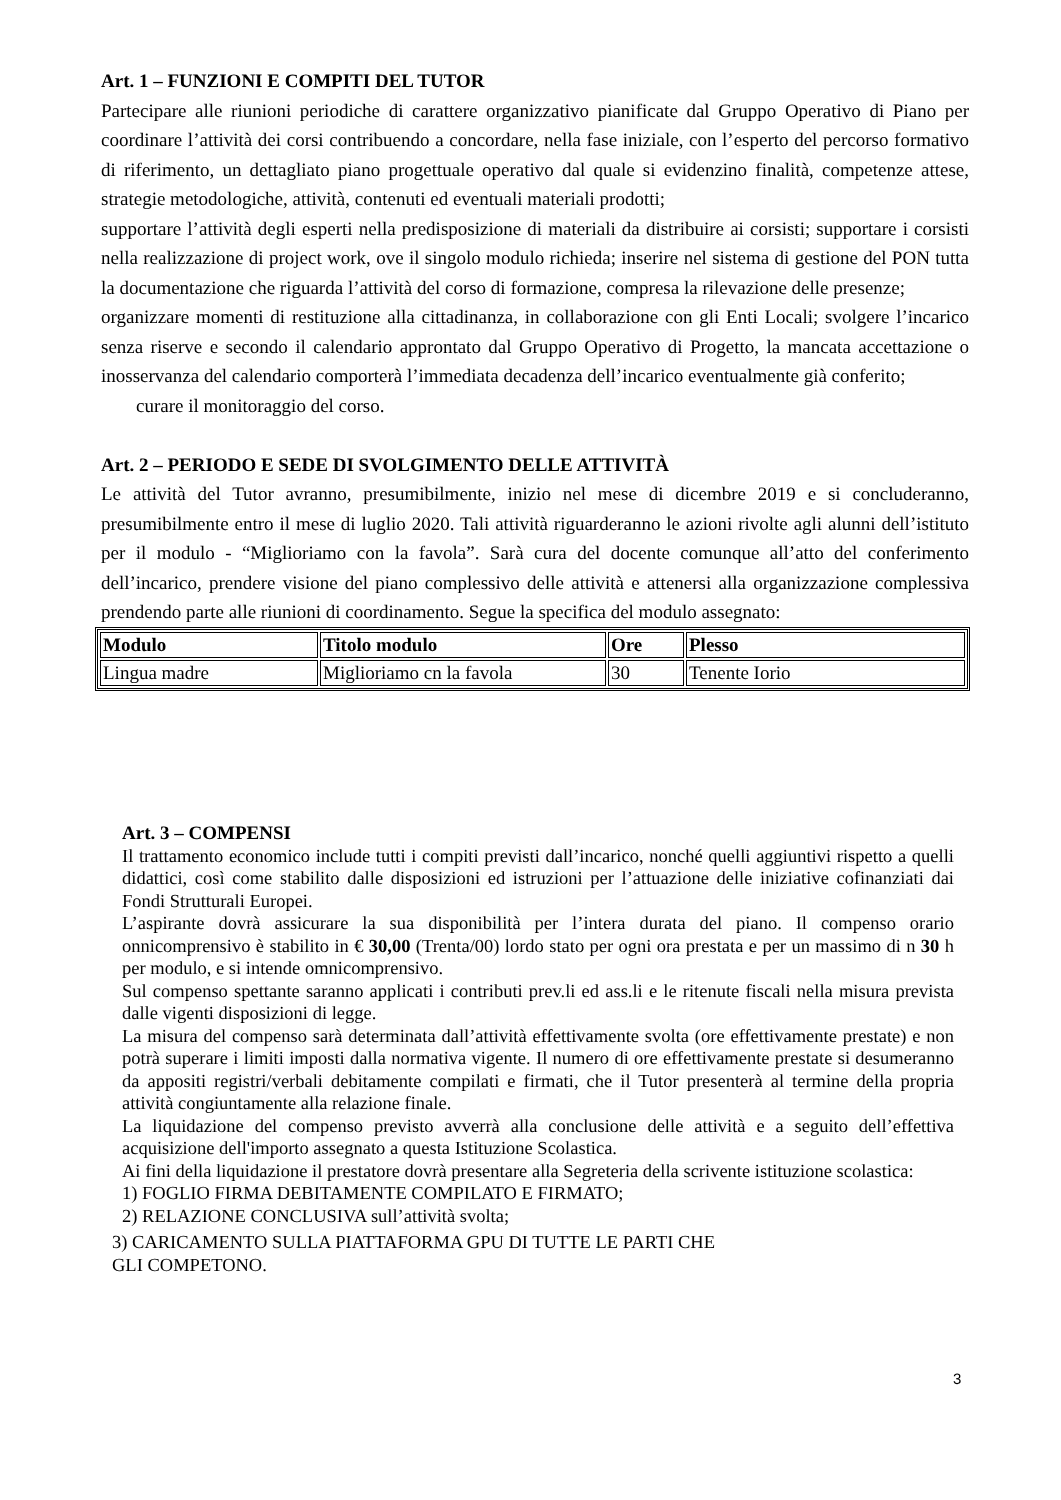Art. 1 – FUNZIONI E COMPITI DEL TUTOR
Partecipare alle riunioni periodiche di carattere organizzativo pianificate dal Gruppo Operativo di Piano per coordinare l’attività dei corsi contribuendo a concordare, nella fase iniziale, con l’esperto del percorso formativo di riferimento, un dettagliato piano progettuale operativo dal quale si evidenzino finalità, competenze attese, strategie metodologiche, attività, contenuti ed eventuali materiali prodotti;
supportare l’attività degli esperti nella predisposizione di materiali da distribuire ai corsisti; supportare i corsisti nella realizzazione di project work, ove il singolo modulo richieda; inserire nel sistema di gestione del PON tutta la documentazione che riguarda l’attività del corso di formazione, compresa la rilevazione delle presenze;
organizzare momenti di restituzione alla cittadinanza, in collaborazione con gli Enti Locali; svolgere l’incarico senza riserve e secondo il calendario approntato dal Gruppo Operativo di Progetto, la mancata accettazione o inosservanza del calendario comporterà l’immediata decadenza dell’incarico eventualmente già conferito;
curare il monitoraggio del corso.
Art. 2 – PERIODO E SEDE DI SVOLGIMENTO DELLE ATTIVITÀ
Le attività del Tutor avranno, presumibilmente, inizio nel mese di dicembre 2019 e si concluderanno, presumibilmente entro il mese di luglio 2020. Tali attività riguarderanno le azioni rivolte agli alunni dell’istituto per il modulo - “Miglioriamo con la favola”. Sarà cura del docente comunque all’atto del conferimento dell’incarico, prendere visione del piano complessivo delle attività e attenersi alla organizzazione complessiva prendendo parte alle riunioni di coordinamento. Segue la specifica del modulo assegnato:
| Modulo | Titolo modulo | Ore | Plesso |
| --- | --- | --- | --- |
| Lingua madre | Miglioriamo cn la favola | 30 | Tenente Iorio |
Art. 3 – COMPENSI
Il trattamento economico include tutti i compiti previsti dall’incarico, nonché quelli aggiuntivi rispetto a quelli didattici, così come stabilito dalle disposizioni ed istruzioni per l’attuazione delle iniziative cofinanziati dai Fondi Strutturali Europei.
L’aspirante dovrà assicurare la sua disponibilità per l’intera durata del piano. Il compenso orario onnicomprensivo è stabilito in € 30,00 (Trenta/00) lordo stato per ogni ora prestata e per un massimo di n 30 h per modulo, e si intende omnicomprensivo.
Sul compenso spettante saranno applicati i contributi prev.li ed ass.li e le ritenute fiscali nella misura prevista dalle vigenti disposizioni di legge.
La misura del compenso sarà determinata dall’attività effettivamente svolta (ore effettivamente prestate) e non potrà superare i limiti imposti dalla normativa vigente. Il numero di ore effettivamente prestate si desumeranno da appositi registri/verbali debitamente compilati e firmati, che il Tutor presenterà al termine della propria attività congiuntamente alla relazione finale.
La liquidazione del compenso previsto avverrà alla conclusione delle attività e a seguito dell’effettiva acquisizione dell'importo assegnato a questa Istituzione Scolastica.
Ai fini della liquidazione il prestatore dovrà presentare alla Segreteria della scrivente istituzione scolastica:
1) FOGLIO FIRMA DEBITAMENTE COMPILATO E FIRMATO;
2) RELAZIONE CONCLUSIVA sull’attività svolta;
3) CARICAMENTO SULLA PIATTAFORMA GPU DI TUTTE LE PARTI CHE
GLI COMPETONO.
3